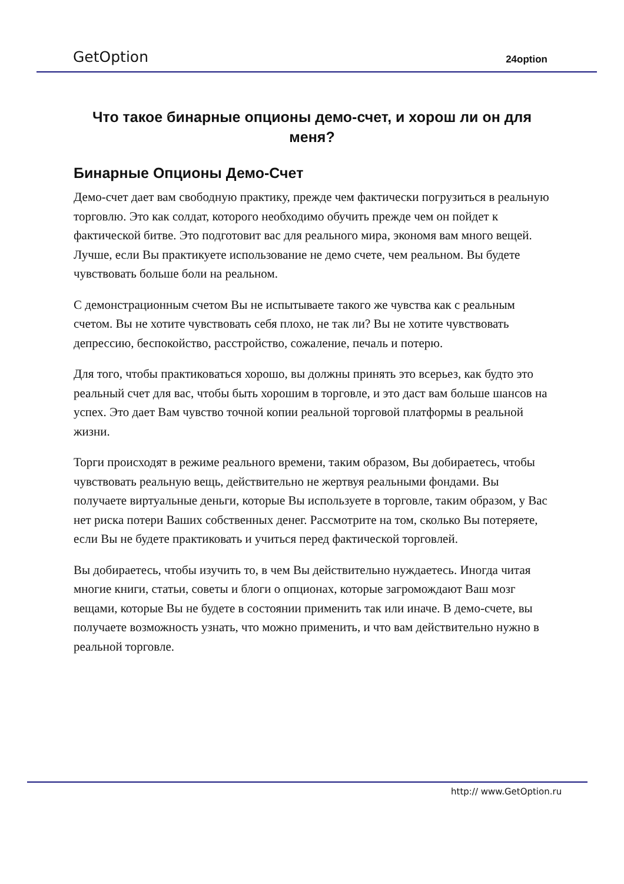GetOption 24option
Что такое бинарные опционы демо-счет, и хорош ли он для меня?
Бинарные Опционы Демо-Счет
Демо-счет дает вам свободную практику, прежде чем фактически погрузиться в реальную торговлю. Это как солдат, которого необходимо обучить прежде чем он пойдет к фактической битве. Это подготовит вас для реального мира, экономя вам много вещей. Лучше, если Вы практикуете использование не демо счете, чем реальном. Вы будете чувствовать больше боли на реальном.
С демонстрационным счетом Вы не испытываете такого же чувства как с реальным счетом. Вы не хотите чувствовать себя плохо, не так ли? Вы не хотите чувствовать депрессию, беспокойство, расстройство, сожаление, печаль и потерю.
Для того, чтобы практиковаться хорошо, вы должны принять это всерьез, как будто это реальный счет для вас, чтобы быть хорошим в торговле, и это даст вам больше шансов на успех. Это дает Вам чувство точной копии реальной торговой платформы в реальной жизни.
Торги происходят в режиме реального времени, таким образом, Вы добираетесь, чтобы чувствовать реальную вещь, действительно не жертвуя реальными фондами. Вы получаете виртуальные деньги, которые Вы используете в торговле, таким образом, у Вас нет риска потери Ваших собственных денег. Рассмотрите на том, сколько Вы потеряете, если Вы не будете практиковать и учиться перед фактической торговлей.
Вы добираетесь, чтобы изучить то, в чем Вы действительно нуждаетесь. Иногда читая многие книги, статьи, советы и блоги о опционах, которые загромождают Ваш мозг вещами, которые Вы не будете в состоянии применить так или иначе. В демо-счете, вы получаете возможность узнать, что можно применить, и что вам действительно нужно в реальной торговле.
http:// www.GetOption.ru